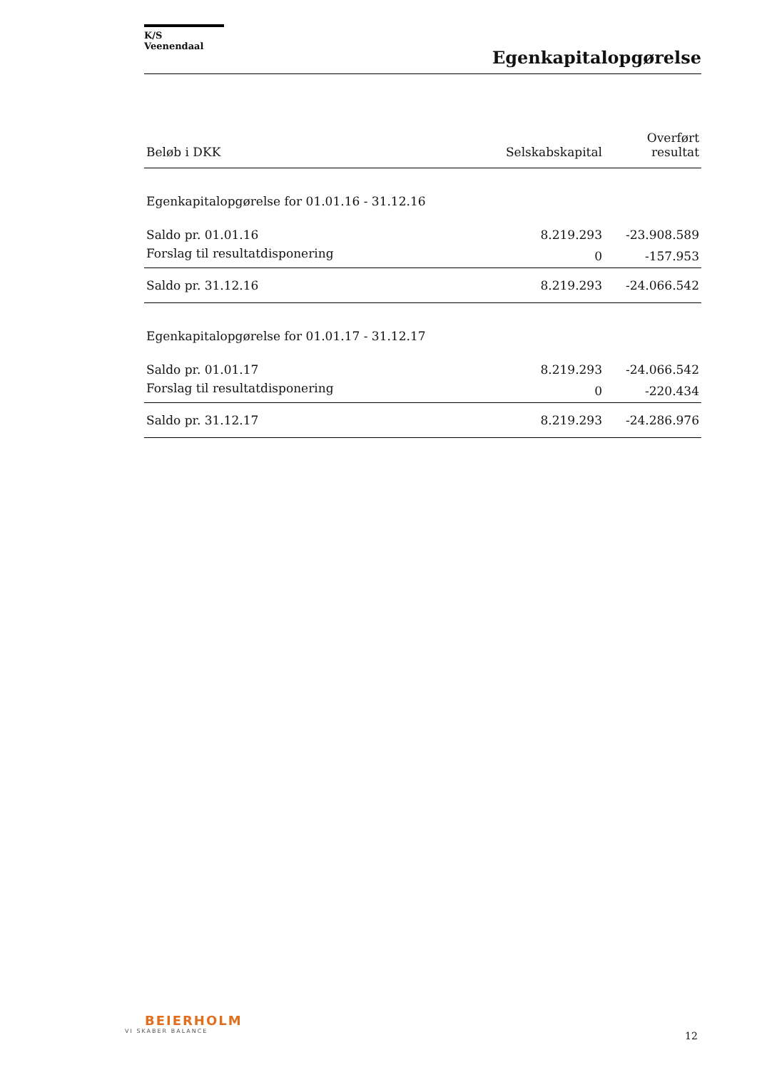K/S Veenendaal
Egenkapitalopgørelse
| Beløb i DKK | Selskabskapital | Overført resultat |
| --- | --- | --- |
| Egenkapitalopgørelse for 01.01.16 - 31.12.16 | | |
| Saldo pr. 01.01.16 | 8.219.293 | -23.908.589 |
| Forslag til resultatdisponering | 0 | -157.953 |
| Saldo pr. 31.12.16 | 8.219.293 | -24.066.542 |
| Egenkapitalopgørelse for 01.01.17 - 31.12.17 | | |
| Saldo pr. 01.01.17 | 8.219.293 | -24.066.542 |
| Forslag til resultatdisponering | 0 | -220.434 |
| Saldo pr. 31.12.17 | 8.219.293 | -24.286.976 |
BEIERHOLM
VI SKABER BALANCE
12